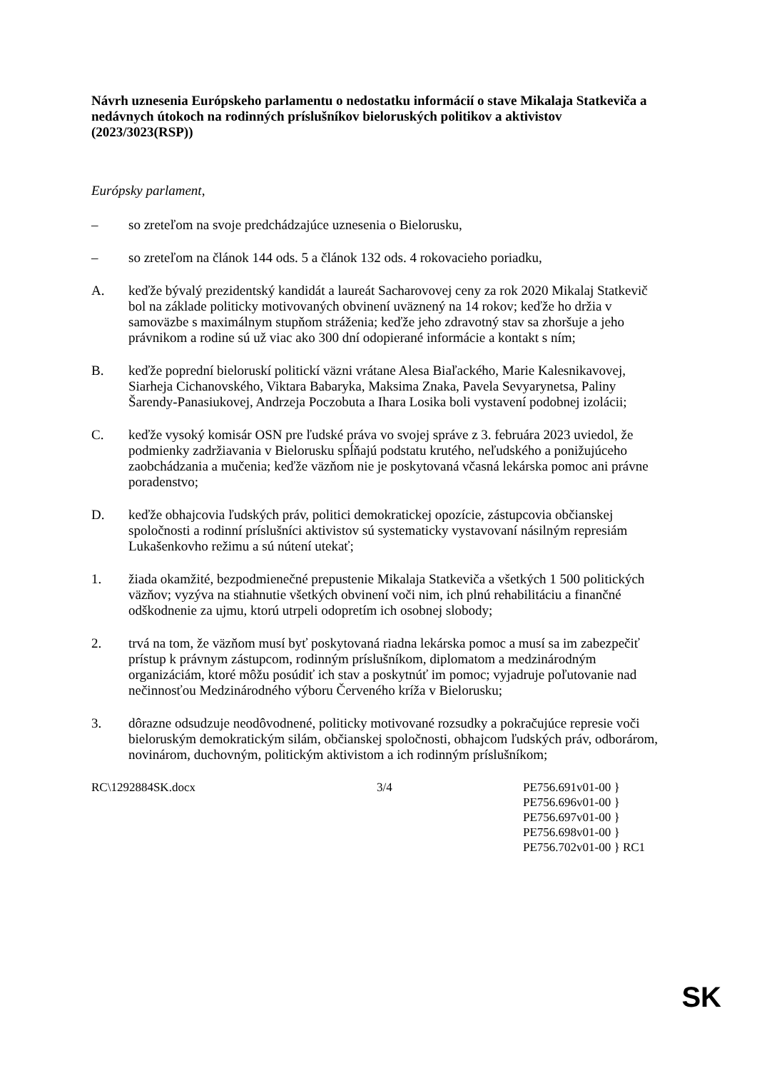Návrh uznesenia Európskeho parlamentu o nedostatku informácií o stave Mikalaja Statkeviča a nedávnych útokoch na rodinných príslušníkov bieloruských politikov a aktivistov
(2023/3023(RSP))
Európsky parlament,
– so zreteľom na svoje predchádzajúce uznesenia o Bielorusku,
– so zreteľom na článok 144 ods. 5 a článok 132 ods. 4 rokovacieho poriadku,
A. keďže bývalý prezidentský kandidát a laureát Sacharovovej ceny za rok 2020 Mikalaj Statkevič bol na základe politicky motivovaných obvinení uväznený na 14 rokov; keďže ho držia v samoväzbe s maximálnym stupňom stráženia; keďže jeho zdravotný stav sa zhoršuje a jeho právnikom a rodine sú už viac ako 300 dní odopierané informácie a kontakt s ním;
B. keďže poprední bieloruskí politickí väzni vrátane Alesa Biaľackého, Marie Kalesnikavovej, Siarheja Cichanovského, Viktara Babaryka, Maksima Znaka, Pavela Sevyarynetsa, Paliny Šarendy-Panasiukovej, Andrzeja Poczobuta a Ihara Losika boli vystavení podobnej izolácii;
C. keďže vysoký komisár OSN pre ľudské práva vo svojej správe z 3. februára 2023 uviedol, že podmienky zadržiavania v Bielorusku spĺňajú podstatu krutého, neľudského a ponižujúceho zaobchádzania a mučenia; keďže väzňom nie je poskytovaná včasná lekárska pomoc ani právne poradenstvo;
D. keďže obhajcovia ľudských práv, politici demokratickej opozície, zástupcovia občianskej spoločnosti a rodinní príslušníci aktivistov sú systematicky vystavovaní násilným represiám Lukašenkovho režimu a sú nútení utekať;
1. žiada okamžité, bezpodmienečné prepustenie Mikalaja Statkeviča a všetkých 1 500 politických väzňov; vyzýva na stiahnutie všetkých obvinení voči nim, ich plnú rehabilitáciu a finančné odškodnenie za ujmu, ktorú utrpeli odopretím ich osobnej slobody;
2. trvá na tom, že väzňom musí byť poskytovaná riadna lekárska pomoc a musí sa im zabezpečiť prístup k právnym zástupcom, rodinným príslušníkom, diplomatom a medzinárodným organizáciám, ktoré môžu posúdiť ich stav a poskytnúť im pomoc; vyjadruje poľutovanie nad nečinnosťou Medzinárodného výboru Červeného kríža v Bielorusku;
3. dôrazne odsudzuje neodôvodnené, politicky motivované rozsudky a pokračujúce represie voči bieloruským demokratickým silám, občianskej spoločnosti, obhajcom ľudských práv, odborárom, novinárom, duchovným, politickým aktivistom a ich rodinným príslušníkom;
RC\1292884SK.docx 3/4 PE756.691v01-00 }
PE756.696v01-00 }
PE756.697v01-00 }
PE756.698v01-00 }
PE756.702v01-00 } RC1
SK